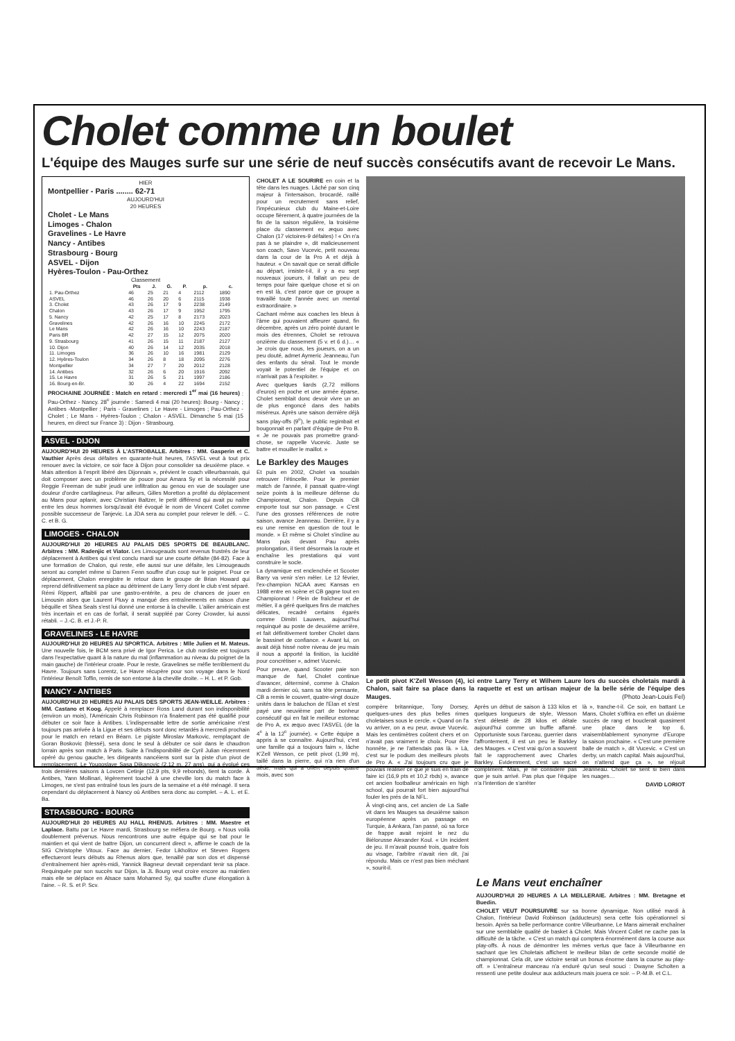Cholet comme un boulet
L'équipe des Mauges surfe sur une série de neuf succès consécutifs avant de recevoir Le Mans.
HIER
Montpellier - Paris ........ 62-71
AUJOURD'HUI
20 HEURES
Cholet - Le Mans
Limoges - Chalon
Gravelines - Le Havre
Nancy - Antibes
Strasbourg - Bourg
ASVEL - Dijon
Hyères-Toulon - Pau-Orthez
Classement
| | Pts | J. | G. | P. | p. | c. |
| --- | --- | --- | --- | --- | --- | --- |
| 1. Pau-Orthez | 46 | 25 | 21 | 4 | 2112 | 1890 |
| ASVEL | 46 | 26 | 20 | 6 | 2115 | 1938 |
| 3. Cholet | 43 | 26 | 17 | 9 | 2238 | 2149 |
| Chalon | 43 | 26 | 17 | 9 | 1952 | 1795 |
| 5. Nancy | 42 | 25 | 17 | 8 | 2173 | 2023 |
| Gravelines | 42 | 26 | 16 | 10 | 2245 | 2172 |
| Le Mans | 42 | 26 | 16 | 10 | 2243 | 2187 |
| Paris BR | 42 | 27 | 15 | 12 | 2075 | 2020 |
| 9. Strasbourg | 41 | 26 | 15 | 11 | 2187 | 2127 |
| 10. Dijon | 40 | 26 | 14 | 12 | 2035 | 2018 |
| 11. Limoges | 36 | 26 | 10 | 16 | 1981 | 2129 |
| 12. Hyères-Toulon | 34 | 26 | 8 | 18 | 2095 | 2276 |
| Montpellier | 34 | 27 | 7 | 20 | 2012 | 2128 |
| 14. Antibes | 32 | 26 | 6 | 20 | 1916 | 2092 |
| 15. Le Havre | 31 | 26 | 5 | 21 | 1997 | 2186 |
| 16. Bourg-en-Br. | 30 | 26 | 4 | 22 | 1694 | 2152 |
PROCHAINE JOURNÉE : Match en retard : mercredi 1<sup>er</sup> mai (16 heures) : Pau-Orthez - Nancy. 28<sup>e</sup> journée : Samedi 4 mai (20 heures): Bourg - Nancy ; Antibes -Montpellier ; Paris - Gravelines ; Le Havre - Limoges ; Pau-Orthez - Cholet ; Le Mans - Hyères-Toulon ; Chalon - ASVEL. Dimanche 5 mai (15 heures, en direct sur France 3) : Dijon - Strasbourg.
ASVEL - DIJON
AUJOURD'HUI 20 HEURES À L'ASTROBALLE. Arbitres : MM. Gasperin et C. Vauthier Après deux défaites en quarante-huit heures, l'ASVEL veut à tout prix renouer avec la victoire, ce soir face à Dijon pour consolider sa deuxième place. « Mais attention à l'esprit libéré des Dijonnais », prévient le coach villeurbannais, qui doit composer avec un problème de pouce pour Amara Sy et la nécessité pour Reggie Freeman de subir jeudi une infiltration au genou en vue de soulager une douleur d'ordre cartilagineux. Par ailleurs, Gilles Moretton a profité du déplacement au Mans pour aplanir, avec Christian Baltzer, le petit différend qui avait pu naître entre les deux hommes lorsqu'avait été évoqué le nom de Vincent Collet comme possible successeur de Tanjevic. La JDA sera au complet pour relever le défi. – C. C. et B. G.
LIMOGES - CHALON
AUJOURD'HUI 20 HEURES AU PALAIS DES SPORTS DE BEAUBLANC. Arbitres : MM. Radenjic et Viator. Les Limougeauds sont revenus frustrés de leur déplacement à Antibes qui s'est conclu mardi sur une courte défaite (84-82). Face à une formation de Chalon, qui reste, elle aussi sur une défaite, les Limougeauds seront au complet même si Darren Fenn souffre d'un coup sur le poignet. Pour ce déplacement, Chalon enregistre le retour dans le groupe de Brian Howard qui reprend définitivement sa place au détriment de Larry Terry dont le club s'est séparé. Rémi Rippert, affaibli par une gastro-entérite, a peu de chances de jouer en Limousin alors que Laurent Pluvy a manqué des entraînements en raison d'une béquille et Shea Seals s'est lui donné une entorse à la cheville. L'ailier américain est très incertain et en cas de forfait, il serait suppléé par Corey Crowder, lui aussi rétabli. – J.-C. B. et J.-P. R.
GRAVELINES - LE HAVRE
AUJOURD'HUI 20 HEURES AU SPORTICA. Arbitres : Mlle Julien et M. Mateus. Une nouvelle fois, le BCM sera privé de Igor Perica. Le club nordiste est toujours dans l'expectative quant à la nature du mal (inflammation au niveau du poignet de la main gauche) de l'intérieur croate. Pour le reste, Gravelines se méfie terriblement du Havre. Toujours sans Lorentz, Le Havre récupère pour son voyage dans le Nord l'intérieur Benoît Toffin, remis de son entorse à la cheville droite. – H. L. et P. Gob.
NANCY - ANTIBES
AUJOURD'HUI 20 HEURES AU PALAIS DES SPORTS JEAN-WEILLE. Arbitres : MM. Castano et Koog. Appelé à remplacer Ross Land durant son indisponibilité (environ un mois), l'Américain Chris Robinson n'a finalement pas été qualifié pour débuter ce soir face à Antibes. L'indispensable lettre de sortie américaine n'est toujours pas arrivée à la Ligue et ses débuts sont donc retardés à mercredi prochain pour le match en retard en Béarn. Le pigiste Miroslav Markovic, remplaçant de Goran Boskovic (blessé), sera donc le seul à débuter ce soir dans le chaudron lorrain après son match à Paris. Suite à l'indisponibilité de Cyril Julian récemment opéré du genou gauche, les dirigeants nancéiens sont sur la piste d'un pivot de remplacement. Le Yougoslave Sasa Djikanovic (2,12 m, 27 ans), qui a évolué ces trois dernières saisons à Lovcen Cetinje (12,9 pts, 9,9 rebonds), tient la corde. À Antibes, Yann Mollinari, légèrement touché à une cheville lors du match face à Limoges, ne s'est pas entraîné tous les jours de la semaine et a été ménagé. Il sera cependant du déplacement à Nancy où Antibes sera donc au complet. – A. L. et E. Ba.
STRASBOURG - BOURG
AUJOURD'HUI 20 HEURES AU HALL RHENUS. Arbitres : MM. Maestre et Laplace. Battu par Le Havre mardi, Strasbourg se méfiera de Bourg. « Nous voilà doublement prévenus. Nous rencontrons une autre équipe qui se bat pour le maintien et qui vient de battre Dijon, un concurrent direct », affirme le coach de la SIG Christophe Vitoux. Face au dernier, Fedor Likholitov et Steven Rogers effectueront leurs débuts au Rhenus alors que, tenaillé par son dos et dispensé d'entraînement hier après-midi, Yannick Bagneur devrait cependant tenir sa place. Requinquée par son succès sur Dijon, la JL Bourg veut croire encore au maintien mais elle se déplace en Alsace sans Mohamed Sy, qui souffre d'une élongation à l'aine. – R. S. et P. Scv.
CHOLET A LE SOURIRE en coin et la tête dans les nuages. Lâché par son cinq majeur à l'intersaison, brocardé, raillé pour un recrutement sans relief, l'impécunieux club du Maine-et-Loire occupe fièrement, à quatre journées de la fin de la saison régulière, la troisième place du classement ex æquo avec Chalon (17 victoires-9 défaites) ! « On n'a pas à se plaindre », dit malicieusement son coach, Savo Vucevic, petit nouveau dans la cour de la Pro A et déjà à hauteur. « On savait que ce serait difficile au départ, insiste-t-il, il y a eu sept nouveaux joueurs, il fallait un peu de temps pour faire quelque chose et si on en est là, c'est parce que ce groupe a travaillé toute l'année avec un mental extraordinaire. »
Cachant même aux coaches les bleus à l'âme qui pouvaient affleurer quand, fin décembre, après un zéro pointé durant le mois des étrennes, Cholet se retrouva onzième du classement (5 v. et 6 d.)… « Je crois que nous, les joueurs, on a un peu douté, admet Aymeric Jeanneau, l'un des enfants du sérail. Tout le monde voyait le potentiel de l'équipe et on n'arrivait pas à l'exploiter. »
Avec quelques liards (2,72 millions d'euros) en poche et une armée éparse, Cholet semblait donc devoir vivre un an de plus engoncé dans des habits miséreux. Après une saison dernière déjà sans play-offs (9<sup>e</sup>), le public regimbait et bougonnait en parlant d'équipe de Pro B. « Je ne pouvais pas promettre grand-chose, se rappelle Vucevic. Juste se battre et mouiller le maillot. »
Le Barkley des Mauges
Et puis en 2002, Cholet va soudain retrouver l'étincelle. Pour le premier match de l'année, il passait quatre-vingt seize points à la meilleure défense du Championnat, Chalon. Depuis CB emporte tout sur son passage. « C'est l'une des grosses références de notre saison, avance Jeanneau. Derrière, il y a eu une remise en question de tout le monde. » Et même si Cholet s'incline au Mans puis devant Pau après prolongation, il tient désormais la route et enchaîne les prestations qui vont construire le socle.
La dynamique est enclenchée et Scooter Barry va venir s'en mêler. Le 12 février, l'ex-champion NCAA avec Kansas en 1988 entre en scène et CB gagne tout en Championnat ! Plein de fraîcheur et de métier, il a géré quelques fins de matches délicates, recadré certains égarés comme Dimitri Lauwers, aujourd'hui requinqué au poste de deuxième arrière, et fait définitivement tomber Cholet dans le bassinet de confiance. « Avant lui, on avait déjà hissé notre niveau de jeu mais il nous a apporté la finition, la lucidité pour concrétiser », admet Vucevic.
Pour preuve, quand Scooter paie son manque de fuel, Cholet continue d'avancer, déterminé, comme à Chalon mardi dernier où, sans sa tête pensante, CB a remis le couvert, quatre-vingt douze unités dans le baluchon de l'Elan et s'est payé une neuvième part de bonheur consécutif qui en fait le meilleur estomac de Pro A, ex æquo avec l'ASVEL (de la 4<sup>e</sup> à la 12<sup>e</sup> journée). « Cette équipe a appris à se connaître. Aujourd'hui, c'est une famille qui a toujours faim », lâche K'Zell Wesson, ce petit pivot (1,99 m), taillé dans la pierre, qui n'a rien d'un aède, mais qui a offert depuis quatre mois, avec son
Le petit pivot K'Zell Wesson (4), ici entre Larry Terry et Wilhem Laure lors du succès choletais mardi à Chalon, sait faire sa place dans la raquette et est un artisan majeur de la belle série de l'équipe des Mauges. (Photo Jean-Louis Fel)
compère britannique, Tony Dorsey, quelques-unes des plus belles rimes choletaises sous le cercle. « Quand on l'a vu arriver, on a eu peur, avoue Vucevic. Mais les centimètres coûtent chers et on n'avait pas vraiment le choix. Pour être honnête, je ne l'attendais pas là. » Là, c'est sur le podium des meilleurs pivots de Pro A. « J'ai toujours cru que je pouvais réaliser ce que je suis en train de faire ici (16,9 pts et 10,2 rbds) », avance cet ancien footballeur américain en high school, qui pourrait fort bien aujourd'hui fouler les prés de la NFL.
À vingt-cinq ans, cet ancien de La Salle vit dans les Mauges sa deuxième saison européenne après un passage en Turquie, à Ankara, l'an passé, où sa force de frappe avait rejoint le nez du Biélorusse Alexander Koul. « Un incident de jeu. Il m'avait poussé trois, quatre fois au visage, l'arbitre n'avait rien dit, j'ai répondu. Mais ce n'est pas bien méchant », sourit-il.
Après un début de saison à 133 kilos et quelques longueurs de style, Wesson s'est délesté de 28 kilos et détale aujourd'hui comme un buffle affamé. Opportuniste sous l'arceau, guerrier dans l'affrontement, il est un peu le Barkley des Mauges. « C'est vrai qu'on a souvent fait le rapprochement avec Charles Barkley. Evidemment, c'est un sacré compliment. Mais, je ne considère pas que je suis arrivé. Pas plus que l'équipe n'a l'intention de s'arrêter
là », tranche-t-il. Ce soir, en battant Le Mans, Cholet s'offrira en effet un dixième succès de rang et bouclerait quasiment une place dans le top 6, vraisemblablement synonyme d'Europe la saison prochaine. « C'est une première balle de match », dit Vucevic. « C'est un derby, un match capital. Mais aujourd'hui, on n'attend que ça », se réjouit Jeanneau. Cholet se sent si bien dans les nuages…
DAVID LORIOT
Le Mans veut enchaîner
AUJOURD'HUI 20 HEURES A LA MEILLERAIE. Arbitres : MM. Bretagne et Buedin.
CHOLET VEUT POURSUIVRE sur sa bonne dynamique. Non utilisé mardi à Chalon, l'intérieur David Robinson (adducteurs) sera cette fois opérationnel si besoin. Après sa belle performance contre Villeurbanne, Le Mans aimerait enchaîner sur une semblable qualité de basket à Cholet. Mais Vincent Collet ne cache pas la difficulté de la tâche. « C'est un match qui comptera énormément dans la course aux play-offs. À nous de démontrer les mêmes vertus que face à Villeurbanne en sachant que les Choletais affichent le meilleur bilan de cette seconde moitié de championnat. Cela dit, une victoire serait un bonus énorme dans la course au play-off. » L'entraîneur manceau n'a enduré qu'un seul souci : Dwayne Scholten a ressenti une petite douleur aux adducteurs mais jouera ce soir. – P.-M.B. et C.L.